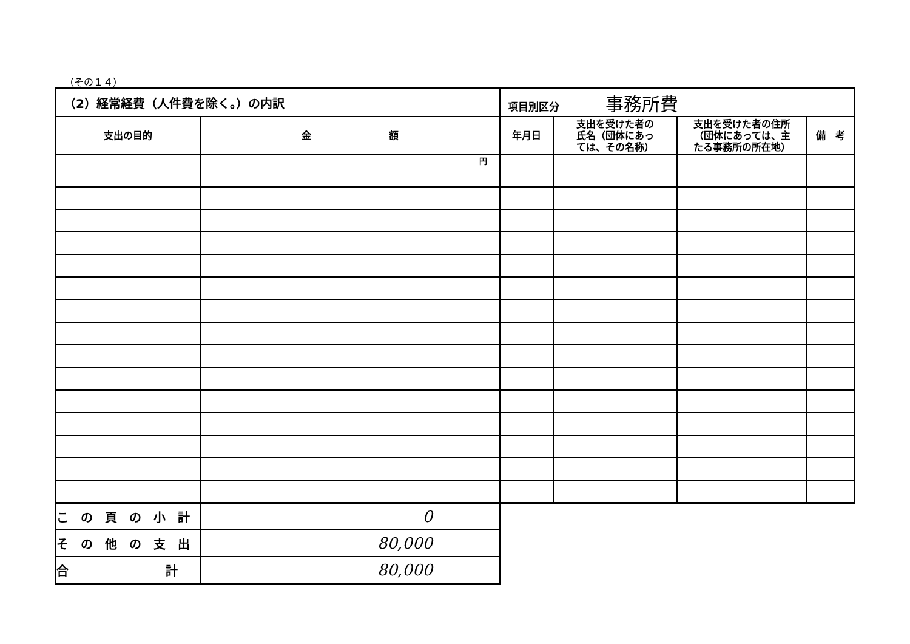（その１４）
| （2）経常経費（人件費を除く。）の内訳 | | 項目別区分 事務所費 | | | |
| --- | --- | --- | --- | --- | --- |
| 支出の目的 | 金 額 | 年月日 | 支出を受けた者の 氏名（団体にあっ ては、その名称） | 支出を受けた者の住所 （団体にあっては、主 たる事務所の所在地） | 備 考 |
| | 円 | | | | |
| こ の 頁 の 小 計 | 0 |
| そ の 他 の 支 出 | 80,000 |
| 合 計 | 80,000 |